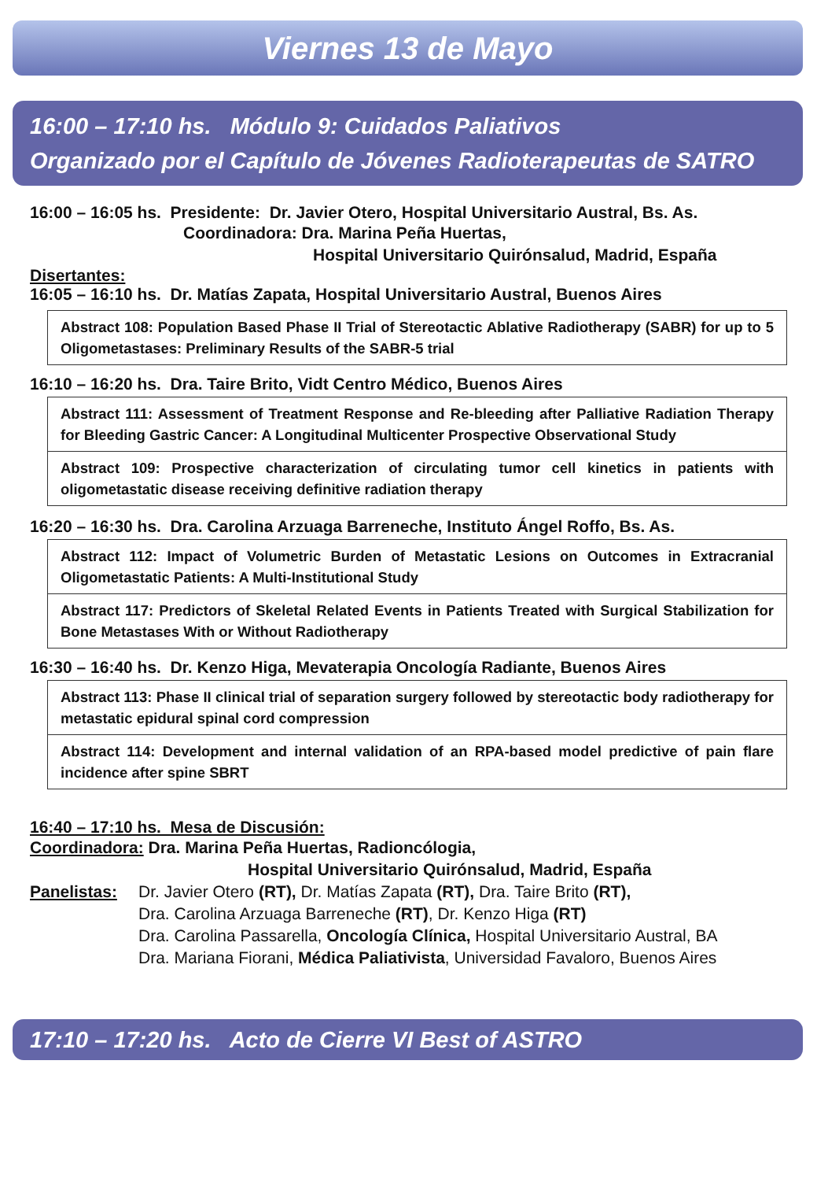Viernes 13 de Mayo
16:00 – 17:10 hs. Módulo 9: Cuidados Paliativos
Organizado por el Capítulo de Jóvenes Radioterapeutas de SATRO
16:00 – 16:05 hs. Presidente: Dr. Javier Otero, Hospital Universitario Austral, Bs. As.
Coordinadora: Dra. Marina Peña Huertas,
Hospital Universitario Quirónsalud, Madrid, España
Disertantes:
16:05 – 16:10 hs. Dr. Matías Zapata, Hospital Universitario Austral, Buenos Aires
Abstract 108: Population Based Phase II Trial of Stereotactic Ablative Radiotherapy (SABR) for up to 5 Oligometastases: Preliminary Results of the SABR-5 trial
16:10 – 16:20 hs. Dra. Taire Brito, Vidt Centro Médico, Buenos Aires
Abstract 111: Assessment of Treatment Response and Re-bleeding after Palliative Radiation Therapy for Bleeding Gastric Cancer: A Longitudinal Multicenter Prospective Observational Study
Abstract 109: Prospective characterization of circulating tumor cell kinetics in patients with oligometastatic disease receiving definitive radiation therapy
16:20 – 16:30 hs. Dra. Carolina Arzuaga Barreneche, Instituto Ángel Roffo, Bs. As.
Abstract 112: Impact of Volumetric Burden of Metastatic Lesions on Outcomes in Extracranial Oligometastatic Patients: A Multi-Institutional Study
Abstract 117: Predictors of Skeletal Related Events in Patients Treated with Surgical Stabilization for Bone Metastases With or Without Radiotherapy
16:30 – 16:40 hs. Dr. Kenzo Higa, Mevaterapia Oncología Radiante, Buenos Aires
Abstract 113: Phase II clinical trial of separation surgery followed by stereotactic body radiotherapy for metastatic epidural spinal cord compression
Abstract 114: Development and internal validation of an RPA-based model predictive of pain flare incidence after spine SBRT
16:40 – 17:10 hs. Mesa de Discusión:
Coordinadora: Dra. Marina Peña Huertas, Radioncólogia,
Hospital Universitario Quirónsalud, Madrid, España
Panelistas:
Dr. Javier Otero (RT), Dr. Matías Zapata (RT), Dra. Taire Brito (RT),
Dra. Carolina Arzuaga Barreneche (RT), Dr. Kenzo Higa (RT)
Dra. Carolina Passarella, Oncología Clínica, Hospital Universitario Austral, BA
Dra. Mariana Fiorani, Médica Paliativista, Universidad Favaloro, Buenos Aires
17:10 – 17:20 hs. Acto de Cierre VI Best of ASTRO